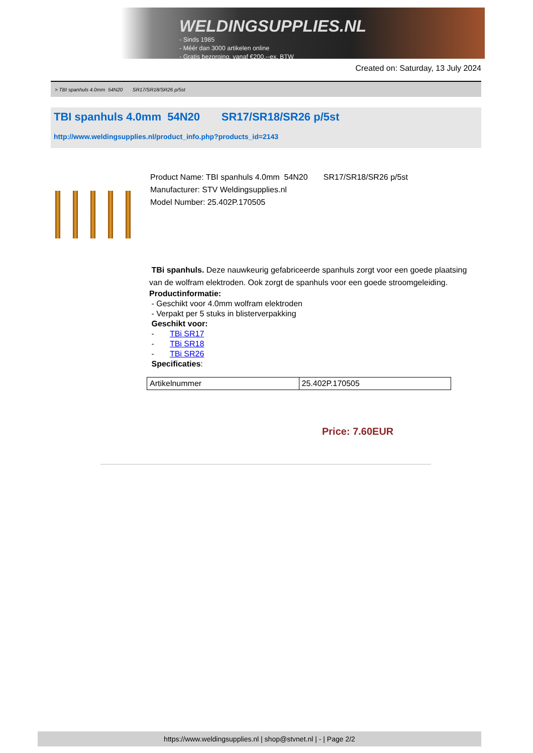WELDINGSUPPLIES.NL
- Sinds 1985
- Méér dan 3000 artikelen online
- Gratis bezorging, vanaf €200,--ex. BTW
Created on: Saturday, 13 July 2024
> TBI spanhuls 4.0mm 54N20 SR17/SR18/SR26 p/5st
TBI spanhuls 4.0mm 54N20 SR17/SR18/SR26 p/5st
http://www.weldingsupplies.nl/product_info.php?products_id=2143
Product Name: TBI spanhuls 4.0mm 54N20 SR17/SR18/SR26 p/5st
Manufacturer: STV Weldingsupplies.nl
Model Number: 25.402P.170505
TBi spanhuls. Deze nauwkeurig gefabriceerde spanhuls zorgt voor een goede plaatsing van de wolfram elektroden. Ook zorgt de spanhuls voor een goede stroomgeleiding.
Productinformatie:
- Geschikt voor 4.0mm wolfram elektroden
- Verpakt per 5 stuks in blisterverpakking
Geschikt voor:
- TBi SR17
- TBi SR18
- TBi SR26
Specificaties:
| Artikelnummer | 25.402P.170505 |
Price: 7.60EUR
https://www.weldingsupplies.nl | shop@stvnet.nl | - | Page 2/2